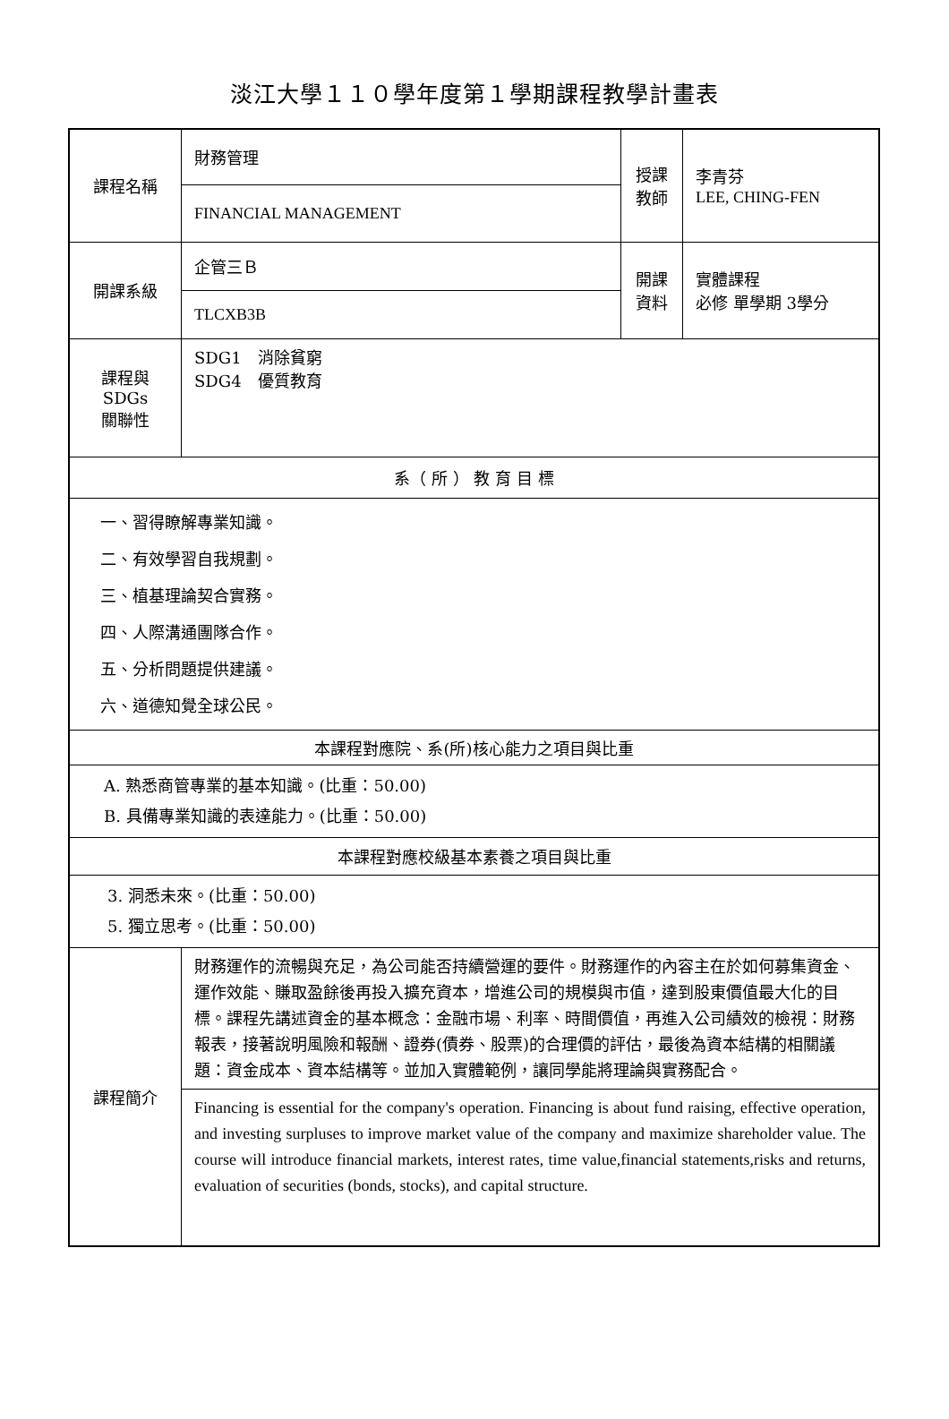淡江大學１１０學年度第１學期課程教學計畫表
| 課程名稱 | 財務管理 | 授課 教師 | 李青芬 LEE, CHING-FEN |
| | FINANCIAL MANAGEMENT | | |
| 開課系級 | 企管三Ｂ | 開課 資料 | 實體課程 必修 單學期 3學分 |
| | TLCXB3B | | |
| 課程與SDGs 關聯性 | SDG1 消除貧窮 SDG4 優質教育 | | |
| 系（ 所 ） 教 育 目 標 | | | |
| 一、習得瞭解專業知識。 二、有效學習自我規劃。 三、植基理論契合實務。 四、人際溝通團隊合作。 五、分析問題提供建議。 六、道德知覺全球公民。 | | | |
| 本課程對應院、系(所)核心能力之項目與比重 | | | |
| A. 熟悉商管專業的基本知識。(比重：50.00) B. 具備專業知識的表達能力。(比重：50.00) | | | |
| 本課程對應校級基本素養之項目與比重 | | | |
| 3. 洞悉未來。(比重：50.00) 5. 獨立思考。(比重：50.00) | | | |
| 課程簡介 | 財務運作的流暢與充足，為公司能否持續營運的要件。財務運作的內容主在於如何募集資金、運作效能、賺取盈餘後再投入擴充資本，增進公司的規模與市值，達到股東價值最大化的目標。課程先講述資金的基本概念：金融市場、利率、時間價值，再進入公司績效的檢視：財務報表，接著說明風險和報酬、證券(債券、股票)的合理價的評估，最後為資本結構的相關議題：資金成本、資本結構等。並加入實體範例，讓同學能將理論與實務配合。 | | |
| | Financing is essential for the company's operation. Financing is about fund raising, effective operation, and investing surpluses to improve market value of the company and maximize shareholder value. The course will introduce financial markets, interest rates, time value,financial statements,risks and returns, evaluation of securities (bonds, stocks), and capital structure. | | |